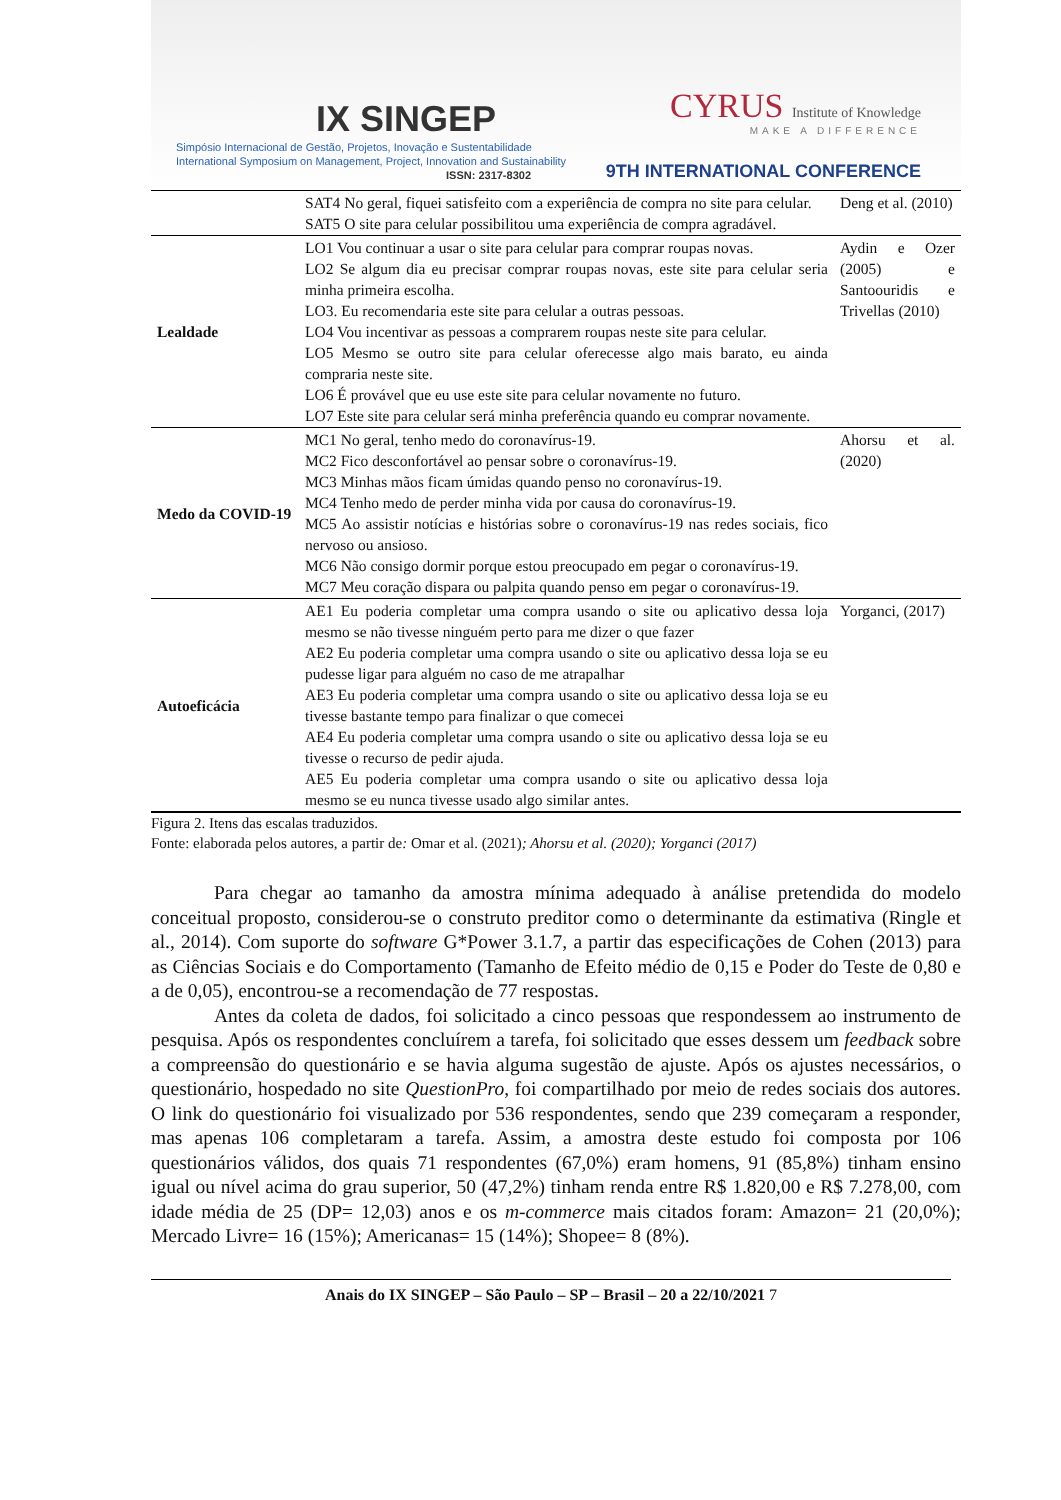IX SINGEP
Simpósio Internacional de Gestão, Projetos, Inovação e Sustentabilidade
International Symposium on Management, Project, Innovation and Sustainability
ISSN: 2317-8302
CYRUS Institute of Knowledge
MAKE A DIFFERENCE
9TH INTERNATIONAL CONFERENCE
| | SAT4 No geral, fiquei satisfeito com a experiência de compra no site para celular. SAT5 O site para celular possibilitou uma experiência de compra agradável. | Deng et al. (2010) |
| Lealdade | LO1 Vou continuar a usar o site para celular para comprar roupas novas. LO2 Se algum dia eu precisar comprar roupas novas, este site para celular seria minha primeira escolha. LO3. Eu recomendaria este site para celular a outras pessoas. LO4 Vou incentivar as pessoas a comprarem roupas neste site para celular. LO5 Mesmo se outro site para celular oferecesse algo mais barato, eu ainda compraria neste site. LO6 É provável que eu use este site para celular novamente no futuro. LO7 Este site para celular será minha preferência quando eu comprar novamente. | Aydin e Ozer (2005) e Santoouridis e Trivellas (2010) |
| Medo da COVID-19 | MC1 No geral, tenho medo do coronavírus-19. MC2 Fico desconfortável ao pensar sobre o coronavírus-19. MC3 Minhas mãos ficam úmidas quando penso no coronavírus-19. MC4 Tenho medo de perder minha vida por causa do coronavírus-19. MC5 Ao assistir notícias e histórias sobre o coronavírus-19 nas redes sociais, fico nervoso ou ansioso. MC6 Não consigo dormir porque estou preocupado em pegar o coronavírus-19. MC7 Meu coração dispara ou palpita quando penso em pegar o coronavírus-19. | Ahorsu et al. (2020) |
| Autoeficácia | AE1 Eu poderia completar uma compra usando o site ou aplicativo dessa loja mesmo se não tivesse ninguém perto para me dizer o que fazer AE2 Eu poderia completar uma compra usando o site ou aplicativo dessa loja se eu pudesse ligar para alguém no caso de me atrapalhar AE3 Eu poderia completar uma compra usando o site ou aplicativo dessa loja se eu tivesse bastante tempo para finalizar o que comecei AE4 Eu poderia completar uma compra usando o site ou aplicativo dessa loja se eu tivesse o recurso de pedir ajuda. AE5 Eu poderia completar uma compra usando o site ou aplicativo dessa loja mesmo se eu nunca tivesse usado algo similar antes. | Yorganci, (2017) |
Figura 2. Itens das escalas traduzidos.
Fonte: elaborada pelos autores, a partir de: Omar et al. (2021); Ahorsu et al. (2020); Yorganci (2017)
Para chegar ao tamanho da amostra mínima adequado à análise pretendida do modelo conceitual proposto, considerou-se o construto preditor como o determinante da estimativa (Ringle et al., 2014). Com suporte do software G*Power 3.1.7, a partir das especificações de Cohen (2013) para as Ciências Sociais e do Comportamento (Tamanho de Efeito médio de 0,15 e Poder do Teste de 0,80 e a de 0,05), encontrou-se a recomendação de 77 respostas.
Antes da coleta de dados, foi solicitado a cinco pessoas que respondessem ao instrumento de pesquisa. Após os respondentes concluírem a tarefa, foi solicitado que esses dessem um feedback sobre a compreensão do questionário e se havia alguma sugestão de ajuste. Após os ajustes necessários, o questionário, hospedado no site QuestionPro, foi compartilhado por meio de redes sociais dos autores. O link do questionário foi visualizado por 536 respondentes, sendo que 239 começaram a responder, mas apenas 106 completaram a tarefa. Assim, a amostra deste estudo foi composta por 106 questionários válidos, dos quais 71 respondentes (67,0%) eram homens, 91 (85,8%) tinham ensino igual ou nível acima do grau superior, 50 (47,2%) tinham renda entre R$ 1.820,00 e R$ 7.278,00, com idade média de 25 (DP= 12,03) anos e os m-commerce mais citados foram: Amazon= 21 (20,0%); Mercado Livre= 16 (15%); Americanas= 15 (14%); Shopee= 8 (8%).
Anais do IX SINGEP – São Paulo – SP – Brasil – 20 a 22/10/2021 7